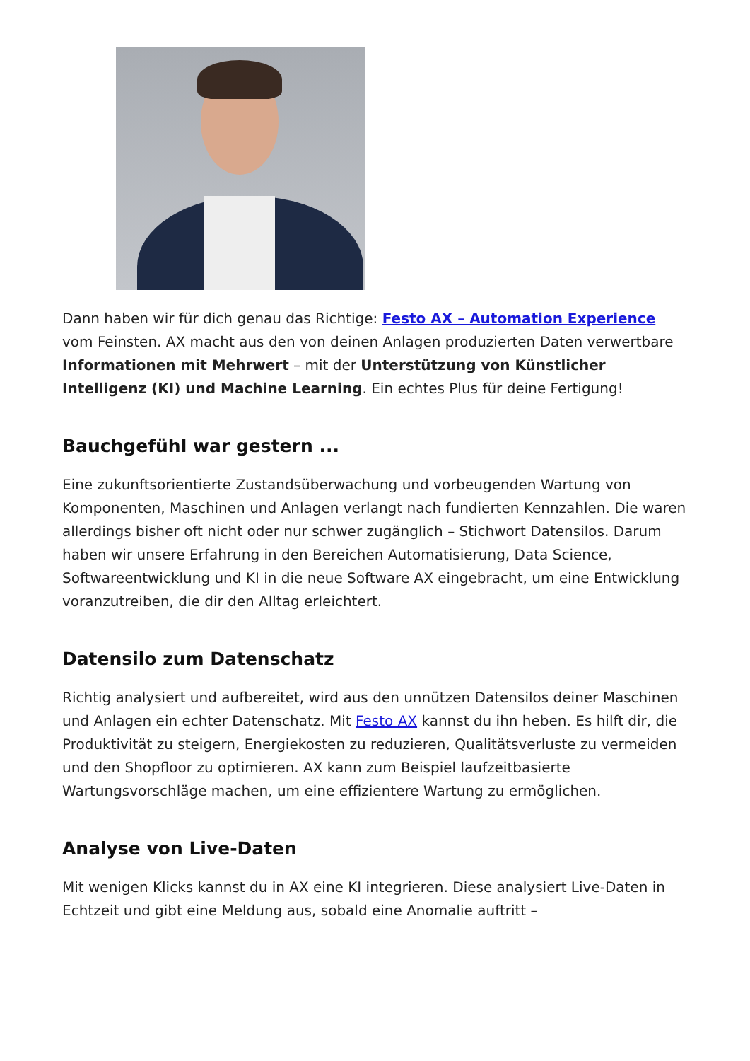Dann haben wir für dich genau das Richtige: Festo AX – Automation Experience vom Feinsten. AX macht aus den von deinen Anlagen produzierten Daten verwertbare Informationen mit Mehrwert – mit der Unterstützung von Künstlicher Intelligenz (KI) und Machine Learning. Ein echtes Plus für deine Fertigung!
Bauchgefühl war gestern ...
Eine zukunftsorientierte Zustandsüberwachung und vorbeugenden Wartung von Komponenten, Maschinen und Anlagen verlangt nach fundierten Kennzahlen. Die waren allerdings bisher oft nicht oder nur schwer zugänglich – Stichwort Datensilos. Darum haben wir unsere Erfahrung in den Bereichen Automatisierung, Data Science, Softwareentwicklung und KI in die neue Software AX eingebracht, um eine Entwicklung voranzutreiben, die dir den Alltag erleichtert.
Datensilo zum Datenschatz
Richtig analysiert und aufbereitet, wird aus den unnützen Datensilos deiner Maschinen und Anlagen ein echter Datenschatz. Mit Festo AX kannst du ihn heben. Es hilft dir, die Produktivität zu steigern, Energiekosten zu reduzieren, Qualitätsverluste zu vermeiden und den Shopfloor zu optimieren. AX kann zum Beispiel laufzeitbasierte Wartungsvorschläge machen, um eine effizientere Wartung zu ermöglichen.
Analyse von Live-Daten
Mit wenigen Klicks kannst du in AX eine KI integrieren. Diese analysiert Live-Daten in Echtzeit und gibt eine Meldung aus, sobald eine Anomalie auftritt –